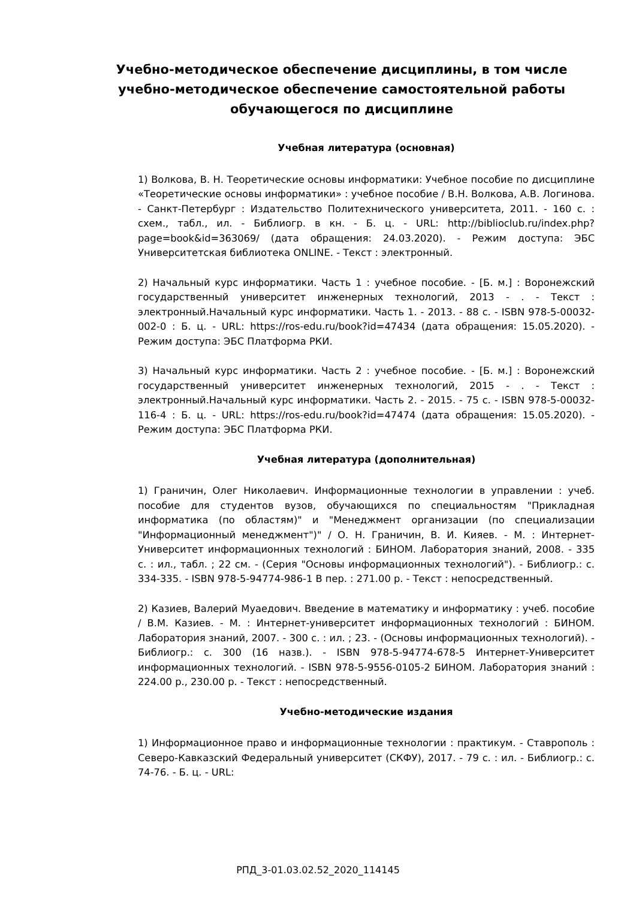Учебно-методическое обеспечение дисциплины, в том числе учебно-методическое обеспечение самостоятельной работы обучающегося по дисциплине
Учебная литература (основная)
1) Волкова, В. Н. Теоретические основы информатики: Учебное пособие по дисциплине «Теоретические основы информатики» : учебное пособие / В.Н. Волкова, А.В. Логинова. - Санкт-Петербург : Издательство Политехнического университета, 2011. - 160 с. : схем., табл., ил. - Библиогр. в кн. - Б. ц. - URL: http://biblioclub.ru/index.php?page=book&id=363069/ (дата обращения: 24.03.2020). - Режим доступа: ЭБС Университетская библиотека ONLINE. - Текст : электронный.
2) Начальный курс информатики. Часть 1 : учебное пособие. - [Б. м.] : Воронежский государственный университет инженерных технологий, 2013 - . - Текст : электронный.Начальный курс информатики. Часть 1. - 2013. - 88 с. - ISBN 978-5-00032-002-0 : Б. ц. - URL: https://ros-edu.ru/book?id=47434 (дата обращения: 15.05.2020). - Режим доступа: ЭБС Платформа РКИ.
3) Начальный курс информатики. Часть 2 : учебное пособие. - [Б. м.] : Воронежский государственный университет инженерных технологий, 2015 - . - Текст : электронный.Начальный курс информатики. Часть 2. - 2015. - 75 с. - ISBN 978-5-00032-116-4 : Б. ц. - URL: https://ros-edu.ru/book?id=47474 (дата обращения: 15.05.2020). - Режим доступа: ЭБС Платформа РКИ.
Учебная литература (дополнительная)
1) Граничин, Олег Николаевич. Информационные технологии в управлении : учеб. пособие для студентов вузов, обучающихся по специальностям "Прикладная информатика (по областям)" и "Менеджмент организации (по специализации "Информационный менеджмент")" / О. Н. Граничин, В. И. Кияев. - М. : Интернет-Университет информационных технологий : БИНОМ. Лаборатория знаний, 2008. - 335 с. : ил., табл. ; 22 см. - (Серия "Основы информационных технологий"). - Библиогр.: с. 334-335. - ISBN 978-5-94774-986-1 В пер. : 271.00 р. - Текст : непосредственный.
2) Казиев, Валерий Муаедович. Введение в математику и информатику : учеб. пособие / В.М. Казиев. - М. : Интернет-университет информационных технологий : БИНОМ. Лаборатория знаний, 2007. - 300 с. : ил. ; 23. - (Основы информационных технологий). - Библиогр.: с. 300 (16 назв.). - ISBN 978-5-94774-678-5 Интернет-Университет информационных технологий. - ISBN 978-5-9556-0105-2 БИНОМ. Лаборатория знаний : 224.00 р., 230.00 р. - Текст : непосредственный.
Учебно-методические издания
1) Информационное право и информационные технологии : практикум. - Ставрополь : Северо-Кавказский Федеральный университет (СКФУ), 2017. - 79 с. : ил. - Библиогр.: с. 74-76. - Б. ц. - URL:
РПД_3-01.03.02.52_2020_114145